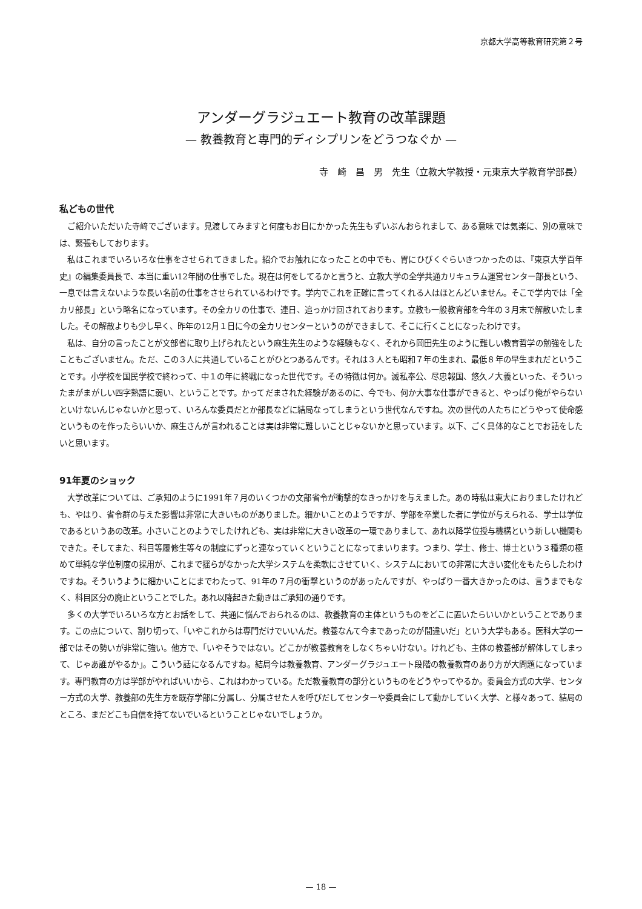京都大学高等教育研究第２号
アンダーグラジュエート教育の改革課題
— 教養教育と専門的ディシプリンをどうつなぐか —
寺　崎　昌　男　先生（立教大学教授・元東京大学教育学部長）
私どもの世代
ご紹介いただいた寺﨑でございます。見渡してみますと何度もお目にかかった先生もずいぶんおられまして、ある意味では気楽に、別の意味では、緊張もしております。
私はこれまでいろいろな仕事をさせられてきました。紹介でお触れになったことの中でも、胃にひびくぐらいきつかったのは、『東京大学百年史』の編集委員長で、本当に重い12年間の仕事でした。現在は何をしてるかと言うと、立教大学の全学共通カリキュラム運営センター部長という、一息では言えないような長い名前の仕事をさせられているわけです。学内でこれを正確に言ってくれる人はほとんどいません。そこで学内では「全カリ部長」という略名になっています。その全カリの仕事で、連日、追っかけ回されております。立教も一般教育部を今年の３月末で解散いたしました。その解散よりも少し早く、昨年の12月１日に今の全カリセンターというのができまして、そこに行くことになったわけです。
私は、自分の言ったことが文部省に取り上げられたという麻生先生のような経験もなく、それから岡田先生のように難しい教育哲学の勉強をしたこともございません。ただ、この３人に共通していることがひとつあるんです。それは３人とも昭和７年の生まれ、最低８年の早生まれだということです。小学校を国民学校で終わって、中１の年に終戦になった世代です。その特徴は何か。滅私奉公、尽忠報国、悠久ノ大義といった、そういったまがまがしい四字熟語に弱い、ということです。かってだまされた経験があるのに、今でも、何か大事な仕事ができると、やっぱり俺がやらないといけないんじゃないかと思って、いろんな委員だとか部長などに結局なってしまうという世代なんですね。次の世代の人たちにどうやって使命感というものを作ったらいいか、麻生さんが言われることは実は非常に難しいことじゃないかと思っています。以下、ごく具体的なことでお話をしたいと思います。
91年夏のショック
大学改革については、ご承知のように1991年７月のいくつかの文部省令が衝撃的なきっかけを与えました。あの時私は東大におりましたけれども、やはり、省令群の与えた影響は非常に大きいものがありました。細かいことのようですが、学部を卒業した者に学位が与えられる、学士は学位であるというあの改革。小さいことのようでしたけれども、実は非常に大きい改革の一環でありまして、あれ以降学位授与機構という新しい機関もできた。そしてまた、科目等履修生等々の制度にずっと連なっていくということになってまいります。つまり、学士、修士、博士という３種類の極めて単純な学位制度の採用が、これまで揺らがなかった大学システムを柔軟にさせていく、システムにおいての非常に大きい変化をもたらしたわけですね。そういうように細かいことにまでわたって、91年の７月の衝撃というのがあったんですが、やっぱり一番大きかったのは、言うまでもなく、科目区分の廃止ということでした。あれ以降起きた動きはご承知の通りです。
多くの大学でいろいろな方とお話をして、共通に悩んでおられるのは、教養教育の主体というものをどこに置いたらいいかということであります。この点について、割り切って、「いやこれからは専門だけでいいんだ。教養なんて今まであったのが間違いだ」という大学もある。医科大学の一部ではその勢いが非常に強い。他方で、「いやそうではない。どこかが教養教育をしなくちゃいけない。けれども、主体の教養部が解体してしまって、じゃあ誰がやるか」。こういう話になるんですね。結局今は教養教育、アンダーグラジュエート段階の教養教育のあり方が大問題になっています。専門教育の方は学部がやればいいから、これはわかっている。ただ教養教育の部分というものをどうやってやるか。委員会方式の大学、センター方式の大学、教養部の先生方を既存学部に分属し、分属させた人を呼びだしてセンターや委員会にして動かしていく大学、と様々あって、結局のところ、まだどこも自信を持てないでいるということじゃないでしょうか。
— 18 —